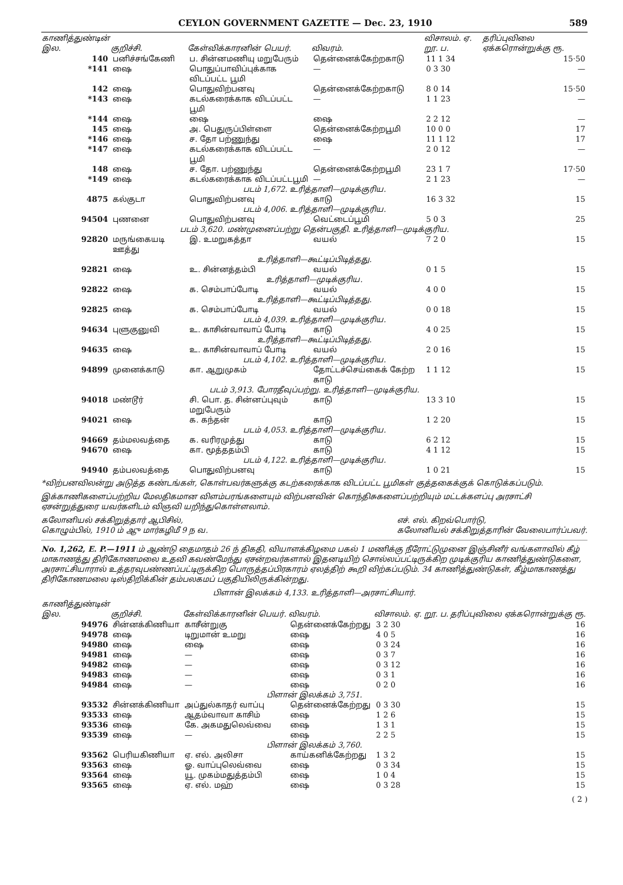CEYLON GOVERNMENT GAZETTE — Dec. 23, 1910 589
| காணித்துண்டின் இல. | குறிச்சி. | கேள்விக்காரனின் பெயர். | விவரம். | விசாலம். ஏ. றூ. ப. | தரிப்புவிலை ஏக்கரொன்றுக்கு ரூ. |
| --- | --- | --- | --- | --- | --- |
| 140 | பனிச்சங்கேணி | ப. சின்னமணியு மறுபேரும் | தென்னைக்கேற்றகாடு | 11 1 34 | 15·50 |
| *141 | ஷை | பொதுப்பாவிப்புக்காக விடப்பட்ட பூமி | — | 0 3 30 | — |
| 142 | ஷை | பொதுவிற்பனவு | தென்னைக்கேற்றகாடு | 8 0 14 | 15·50 |
| *143 | ஷை | கடல்கரைக்காக விடப்பட்ட பூமி | — | 1 1 23 | — |
| *144 | ஷை | ஷை | ஷை | 2 2 12 | — |
| 145 | ஷை | அ. பெதுருப்பிள்ளை | தென்னைக்கேற்றபூமி | 10 0 0 | 17 |
| *146 | ஷை | ச. தோ பற்ணுந்து | ஷை | 11 1 12 | 17 |
| *147 | ஷை | கடல்கரைக்காக விடப்பட்ட பூமி | — | 2 0 12 | — |
| 148 | ஷை | ச. தோ. பற்ணுந்து | தென்னைக்கேற்றபூமி | 23 1 7 | 17·50 |
| *149 | ஷை | கடல்கரைக்காக விடப்பட்டபூமி | — | 2 1 23 | — |
| படம் 1,672. உரித்தாளி—முடிக்குரிய. | | | | | |
| 4875 | கல்குடா | பொதுவிற்பனவு | காடு | 16 3 32 | 15 |
| படம் 4,006. உரித்தாளி—முடிக்குரிய. | | | | | |
| 94504 | புணனை | பொதுவிற்பனவு | வெட்டைப்பூமி | 5 0 3 | 25 |
| படம் 3,620. மண்முனைப்பற்று தென்பகுதி. உரித்தாளி—முடிக்குரிய. | | | | | |
| 92820 | மருங்கையடி ஊத்து | இ. உமறுகத்தா | வயல் | 7 2 0 | 15 |
| உரித்தாளி—கூட்டிப்பிடித்தது. | | | | | |
| 92821 | ஷை | உ. சின்னத்தம்பி | வயல் | 0 1 5 | 15 |
| உரித்தாளி—முடிக்குரிய. | | | | | |
| 92822 | ஷை | க. செம்பாப்போடி | வயல் | 4 0 0 | 15 |
| உரித்தாளி—கூட்டிப்பிடித்தது. | | | | | |
| 92825 | ஷை | க. செம்பாப்போடி | வயல் | 0 0 18 | 15 |
| படம் 4,039. உரித்தாளி—முடிக்குரிய. | | | | | |
| 94634 | புளுகுனுவி | உ. காசின்வாவாப் போடி | காடு | 4 0 25 | 15 |
| உரித்தாளி—கூட்டிப்பிடித்தது. | | | | | |
| 94635 | ஷை | உ. காசின்வாவாப் போடி | வயல் | 2 0 16 | 15 |
| படம் 4,102. உரித்தாளி—முடிக்குரிய. | | | | | |
| 94899 | முனைக்காடு | கா. ஆறுமுகம் | தோட்டச்செய்கைக் கேற்ற காடு | 1 1 12 | 15 |
| படம் 3,913. போரதீவுப்பற்று. உரித்தாளி—முடிக்குரிய. | | | | | |
| 94018 | மண்டூர் | சி. பொ. த. சின்னப்புவும் மறுபேரும் | காடு | 13 3 10 | 15 |
| 94021 | ஷை | க. கந்தன் | காடு | 1 2 20 | 15 |
| படம் 4,053. உரித்தாளி—முடிக்குரிய. | | | | | |
| 94669 | தம்மலவத்தை | க. வரிரமுத்து | காடு | 6 2 12 | 15 |
| 94670 | ஷை | கா. மூத்ததம்பி | காடு | 4 1 12 | 15 |
| படம் 4,122. உரித்தாளி—முடிக்குரிய. | | | | | |
| 94940 | தம்பலவத்தை | பொதுவிற்பனவு | காடு | 1 0 21 | 15 |
*விற்பனவிலன்று அடுத்த கண்டங்கள், கொள்பவர்களுக்கு கடற்கரைக்காக விடப்பட்ட பூமிகள் குத்தகைக்குக் கொடுக்கப்படும்.
இக்காணிகளைப்பற்றிய மேலதிகமான விளம்பரங்களையும் விற்பனவின் கொந்திசுகளைப்பற்றியும் மட்டக்களப்பு அரசாட்சி ஏசன்றுத்துரை யவர்களிடம் விஞவி யறிந்துகொள்ளலாம்.
கலோனியல் சக்கிறுத்தார் ஆபிசில்,
கொழும்பில், 1910 ம் ஆு மார்கழிமீ 9 ந வ. எச். எல். கிறவ்பொர்டு,
கலோனியல் சக்கிறுத்தாரின் வேலைபார்ப்பவர்.
No. 1,262, E. P.—1911 ம் ஆண்டு தைமாதம் 26 ந் திகதி, வியாளக்கிழமை பகல் 1 மணிக்கு நீரோட்டுமுனை இஞ்சினீர் வங்களாவில் கீழ் மாகாணத்து திரிகோணமலை உதவி கவண்மேந்து ஏசன்றவர்களால் இதனடியிற் சொல்லப்பட்டிருக்கிற முடிக்குரிய காணித்துண்டுகளை, அரசாட்சியாரால் உத்தரவுபண்ணப்பட்டிருக்கிற பொருத்தப்பிரகாரம் ஏலத்திற் கூறி விற்கப்படும். 34 காணித்துண்டுகள், கீழ்மாகாணத்து திரிகோணமலை டிஸ்திறிக்கின் தம்பலகமப் பகுதியிலிருக்கின்றது.
பிளான் இலக்கம் 4,133. உரித்தாளி—அரசாட்சியார்.
| காணித்துண்டின் இல. | குறிச்சி. | கேள்விக்காரனின் பெயர். | விவரம். | விசாலம். ஏ. றூ. ப. | தரிப்புவிலை ஏக்கரொன்றுக்கு ரூ. |
| --- | --- | --- | --- | --- | --- |
| 94976 | சின்னக்கிணியா | காசீன்றுகு | தென்னைக்கேற்றது | 3 2 30 | 16 |
| 94978 | ஷை | டிறுமான் உமறு | ஷை | 4 0 5 | 16 |
| 94980 | ஷை | ஷை | ஷை | 0 3 24 | 16 |
| 94981 | ஷை | — | ஷை | 0 3 7 | 16 |
| 94982 | ஷை | — | ஷை | 0 3 12 | 16 |
| 94983 | ஷை | — | ஷை | 0 3 1 | 16 |
| 94984 | ஷை | — | ஷை | 0 2 0 | 16 |
| பிளான் இலக்கம் 3,751. | | | | | |
| 93532 | சின்னக்கிணியா | அப்துல்காதர் வாப்பு | தென்னைக்கேற்றது | 0 3 30 | 15 |
| 93533 | ஷை | ஆதம்வாவா காசிம் | ஷை | 1 2 6 | 15 |
| 93536 | ஷை | கே. அகமதுலெவ்வை | ஷை | 1 3 1 | 15 |
| 93539 | ஷை | — | ஷை | 2 2 5 | 15 |
| பிளான் இலக்கம் 3,760. | | | | | |
| 93562 | பெரியகிணியா | ஏ. எல். அலிசா | காய்கனிக்கேற்றது | 1 3 2 | 15 |
| 93563 | ஷை | ஓ. வாப்புலெவ்வை | ஷை | 0 3 34 | 15 |
| 93564 | ஷை | யூ. முகம்மதுத்தம்பி | ஷை | 1 0 4 | 15 |
| 93565 | ஷை | ஏ. எல். மஹ் | ஷை | 0 3 28 | 15 |
( 2 )